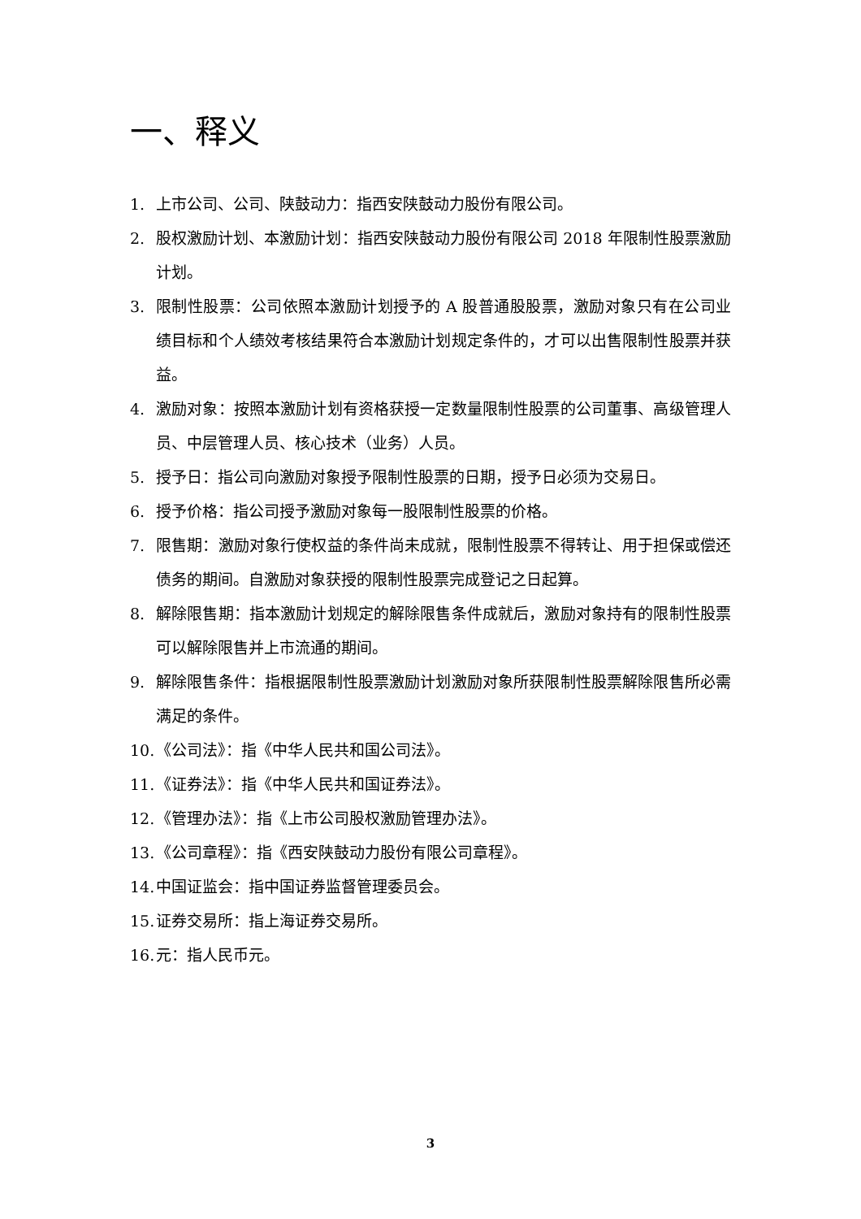一、释义
1. 上市公司、公司、陕鼓动力：指西安陕鼓动力股份有限公司。
2. 股权激励计划、本激励计划：指西安陕鼓动力股份有限公司 2018 年限制性股票激励计划。
3. 限制性股票：公司依照本激励计划授予的 A 股普通股股票，激励对象只有在公司业绩目标和个人绩效考核结果符合本激励计划规定条件的，才可以出售限制性股票并获益。
4. 激励对象：按照本激励计划有资格获授一定数量限制性股票的公司董事、高级管理人员、中层管理人员、核心技术（业务）人员。
5. 授予日：指公司向激励对象授予限制性股票的日期，授予日必须为交易日。
6. 授予价格：指公司授予激励对象每一股限制性股票的价格。
7. 限售期：激励对象行使权益的条件尚未成就，限制性股票不得转让、用于担保或偿还债务的期间。自激励对象获授的限制性股票完成登记之日起算。
8. 解除限售期：指本激励计划规定的解除限售条件成就后，激励对象持有的限制性股票可以解除限售并上市流通的期间。
9. 解除限售条件：指根据限制性股票激励计划激励对象所获限制性股票解除限售所必需满足的条件。
10. 《公司法》：指《中华人民共和国公司法》。
11. 《证券法》：指《中华人民共和国证券法》。
12. 《管理办法》：指《上市公司股权激励管理办法》。
13. 《公司章程》：指《西安陕鼓动力股份有限公司章程》。
14. 中国证监会：指中国证券监督管理委员会。
15. 证券交易所：指上海证券交易所。
16. 元：指人民币元。
3